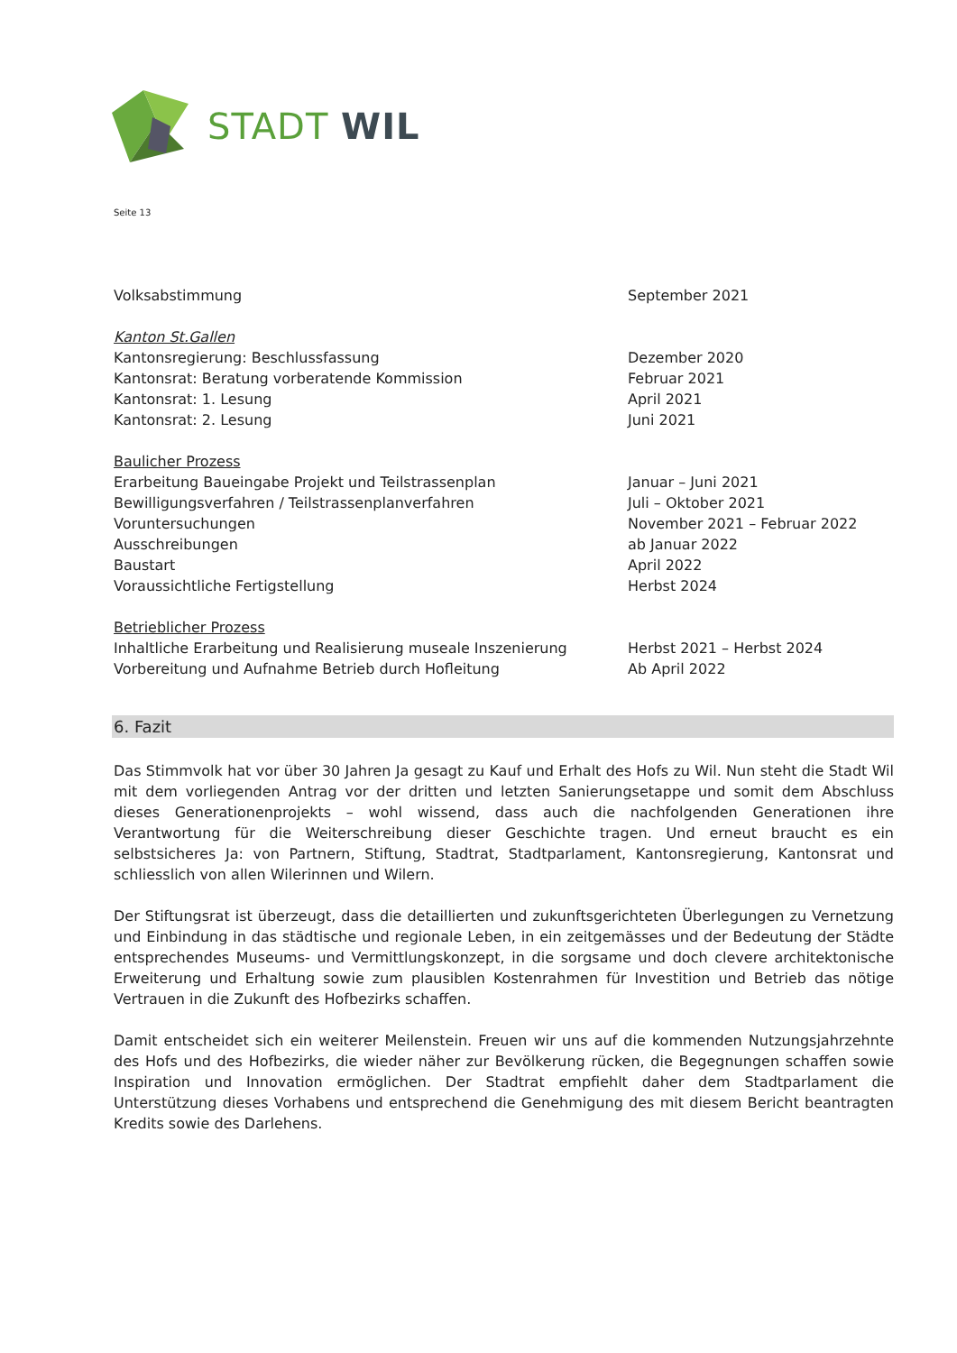STADT WIL
Seite 13
Volksabstimmung September 2021
Kanton St.Gallen
Kantonsregierung: Beschlussfassung Dezember 2020
Kantonsrat: Beratung vorberatende Kommission Februar 2021
Kantonsrat: 1. Lesung April 2021
Kantonsrat: 2. Lesung Juni 2021
Baulicher Prozess
Erarbeitung Baueingabe Projekt und Teilstrassenplan Januar – Juni 2021
Bewilligungsverfahren / Teilstrassenplanverfahren Juli – Oktober 2021
Voruntersuchungen November 2021 – Februar 2022
Ausschreibungen ab Januar 2022
Baustart April 2022
Voraussichtliche Fertigstellung Herbst 2024
Betrieblicher Prozess
Inhaltliche Erarbeitung und Realisierung museale Inszenierung
Herbst 2021 – Herbst 2024
Vorbereitung und Aufnahme Betrieb durch Hofleitung Ab April 2022
6. Fazit
Das Stimmvolk hat vor über 30 Jahren Ja gesagt zu Kauf und Erhalt des Hofs zu Wil. Nun steht die Stadt Wil mit dem vorliegenden Antrag vor der dritten und letzten Sanierungsetappe und somit dem Abschluss dieses Generationenprojekts – wohl wissend, dass auch die nachfolgenden Generationen ihre Verantwortung für die Weiterschreibung dieser Geschichte tragen. Und erneut braucht es ein selbstsicheres Ja: von Partnern, Stiftung, Stadtrat, Stadtparlament, Kantonsregierung, Kantonsrat und schliesslich von allen Wilerinnen und Wilern.
Der Stiftungsrat ist überzeugt, dass die detaillierten und zukunftsgerichteten Überlegungen zu Vernetzung und Einbindung in das städtische und regionale Leben, in ein zeitgemässes und der Bedeutung der Städte entsprechendes Museums- und Vermittlungskonzept, in die sorgsame und doch clevere architektonische Erweiterung und Erhaltung sowie zum plausiblen Kostenrahmen für Investition und Betrieb das nötige Vertrauen in die Zukunft des Hofbezirks schaffen.
Damit entscheidet sich ein weiterer Meilenstein. Freuen wir uns auf die kommenden Nutzungsjahrzehnte des Hofs und des Hofbezirks, die wieder näher zur Bevölkerung rücken, die Begegnungen schaffen sowie Inspiration und Innovation ermöglichen. Der Stadtrat empfiehlt daher dem Stadtparlament die Unterstützung dieses Vorhabens und entsprechend die Genehmigung des mit diesem Bericht beantragten Kredits sowie des Darlehens.